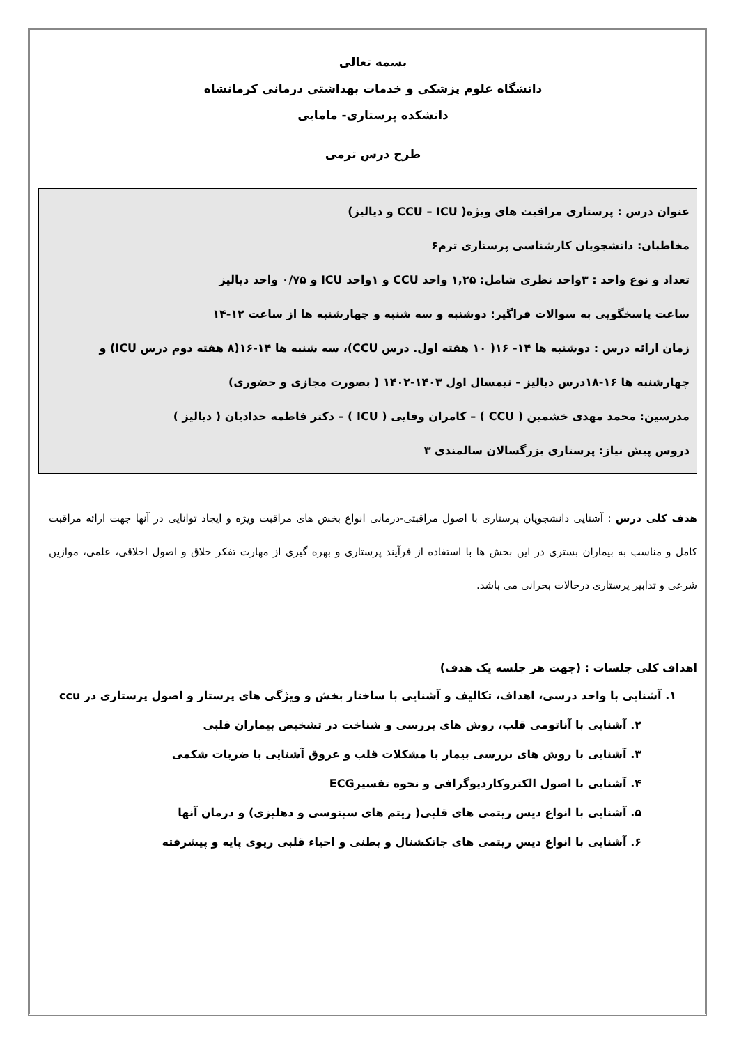بسمه تعالی
دانشگاه علوم پزشکی و خدمات بهداشتی درمانی کرمانشاه
دانشکده پرستاری- مامایی
طرح درس ترمی
عنوان درس : پرستاری مراقبت های ویژه( CCU – ICU و دیالیز)
مخاطبان: دانشجویان کارشناسی پرستاری ترم۶
تعداد و نوع واحد : ۳واحد نظری شامل: ۱,۲۵ واحد CCU و ۱واحد ICU و ۰/۷۵ واحد دیالیز
ساعت پاسخگویی به سوالات فراگیر: دوشنبه و سه شنبه و چهارشنبه ها از ساعت ۱۲-۱۴
زمان ارائه درس : دوشنبه ها ۱۴- ۱۶( ۱۰ هفته اول. درس CCU)، سه شنبه ها ۱۴-۱۶(۸ هفته دوم درس ICU) و چهارشنبه ها ۱۶-۱۸درس دیالیز - نیمسال اول ۱۴۰۳-۱۴۰۲ ( بصورت مجازی و حضوری)
مدرسین: محمد مهدی خشمین ( CCU ) – کامران وفایی ( ICU ) – دکتر فاطمه حدادیان ( دیالیز )
دروس پیش نیاز: پرستاری بزرگسالان سالمندی ۳
هدف کلی درس : آشنایی دانشجویان پرستاری با اصول مراقبتی-درمانی انواع بخش های مراقبت ویژه و ایجاد توانایی در آنها جهت ارائه مراقبت کامل و مناسب به بیماران بستری در این بخش ها با استفاده از فرآیند پرستاری و بهره گیری از مهارت تفکر خلاق و اصول اخلاقی، علمی، موازین شرعی و تدابیر پرستاری درحالات بحرانی می باشد.
اهداف کلی جلسات : (جهت هر جلسه یک هدف)
۱. آشنایی با واحد درسی، اهداف، تکالیف و آشنایی با ساختار بخش و ویژگی های پرستار و اصول پرستاری در ccu
۲. آشنایی با آناتومی قلب، روش های بررسی و شناخت در تشخیص بیماران قلبی
۳. آشنایی با روش های بررسی بیمار با مشکلات قلب و عروق آشنایی با ضربات شکمی
۴. آشنایی با اصول الکتروکاردیوگرافی و نحوه تفسیرECG
۵. آشنایی با انواع دیس ریتمی های قلبی( ریتم های سینوسی و دهلیزی) و درمان آنها
۶. آشنایی با انواع دیس ریتمی های جانکشنال و بطنی و احیاء قلبی ریوی پایه و پیشرفته